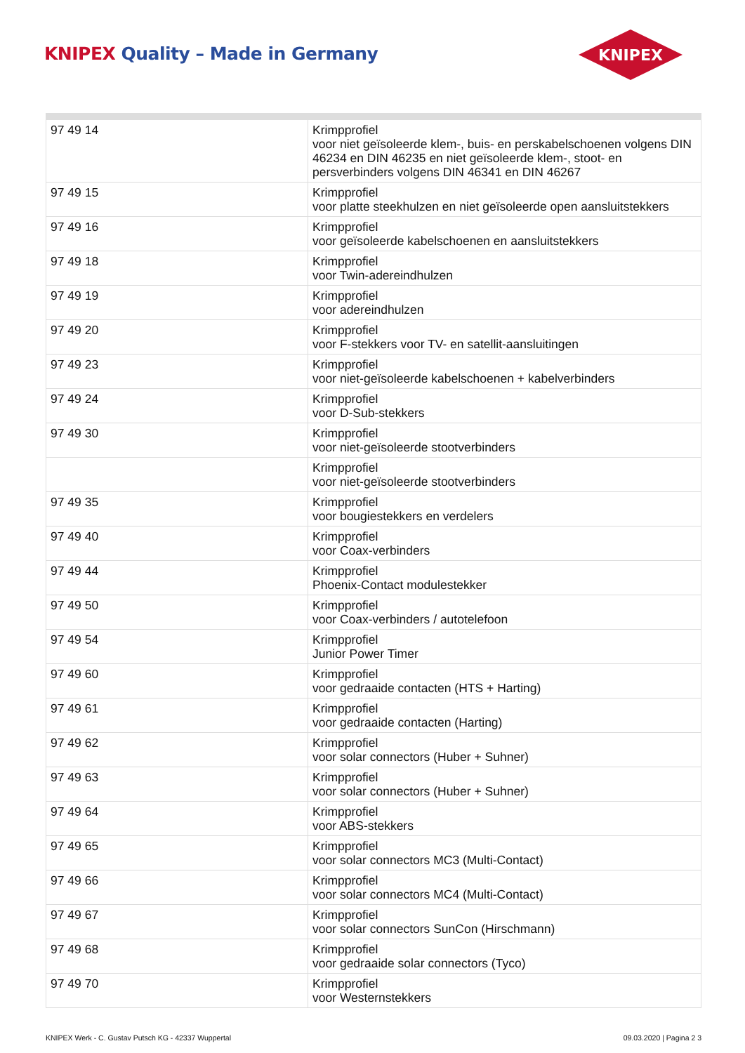KNIPEX Quality – Made in Germany
KNIPEX
| 97 49 14 | Krimpprofiel voor niet geïsoleerde klem-, buis- en perskabelschoenen volgens DIN 46234 en DIN 46235 en niet geïsoleerde klem-, stoot- en persverbinders volgens DIN 46341 en DIN 46267 |
| 97 49 15 | Krimpprofiel voor platte steekhulzen en niet geïsoleerde open aansluitstekkers |
| 97 49 16 | Krimpprofiel voor geïsoleerde kabelschoenen en aansluitstekkers |
| 97 49 18 | Krimpprofiel voor Twin-adereindhulzen |
| 97 49 19 | Krimpprofiel voor adereindhulzen |
| 97 49 20 | Krimpprofiel voor F-stekkers voor TV- en satellit-aansluitingen |
| 97 49 23 | Krimpprofiel voor niet-geïsoleerde kabelschoenen + kabelverbinders |
| 97 49 24 | Krimpprofiel voor D-Sub-stekkers |
| 97 49 30 | Krimpprofiel voor niet-geïsoleerde stootverbinders |
| | Krimpprofiel voor niet-geïsoleerde stootverbinders |
| 97 49 35 | Krimpprofiel voor bougiestekkers en verdelers |
| 97 49 40 | Krimpprofiel voor Coax-verbinders |
| 97 49 44 | Krimpprofiel Phoenix-Contact modulestekker |
| 97 49 50 | Krimpprofiel voor Coax-verbinders / autotelefoon |
| 97 49 54 | Krimpprofiel Junior Power Timer |
| 97 49 60 | Krimpprofiel voor gedraaide contacten (HTS + Harting) |
| 97 49 61 | Krimpprofiel voor gedraaide contacten (Harting) |
| 97 49 62 | Krimpprofiel voor solar connectors (Huber + Suhner) |
| 97 49 63 | Krimpprofiel voor solar connectors (Huber + Suhner) |
| 97 49 64 | Krimpprofiel voor ABS-stekkers |
| 97 49 65 | Krimpprofiel voor solar connectors MC3 (Multi-Contact) |
| 97 49 66 | Krimpprofiel voor solar connectors MC4 (Multi-Contact) |
| 97 49 67 | Krimpprofiel voor solar connectors SunCon (Hirschmann) |
| 97 49 68 | Krimpprofiel voor gedraaide solar connectors (Tyco) |
| 97 49 70 | Krimpprofiel voor Westernstekkers |
KNIPEX Werk - C. Gustav Putsch KG - 42337 Wuppertal
09.03.2020 | Pagina 2 3